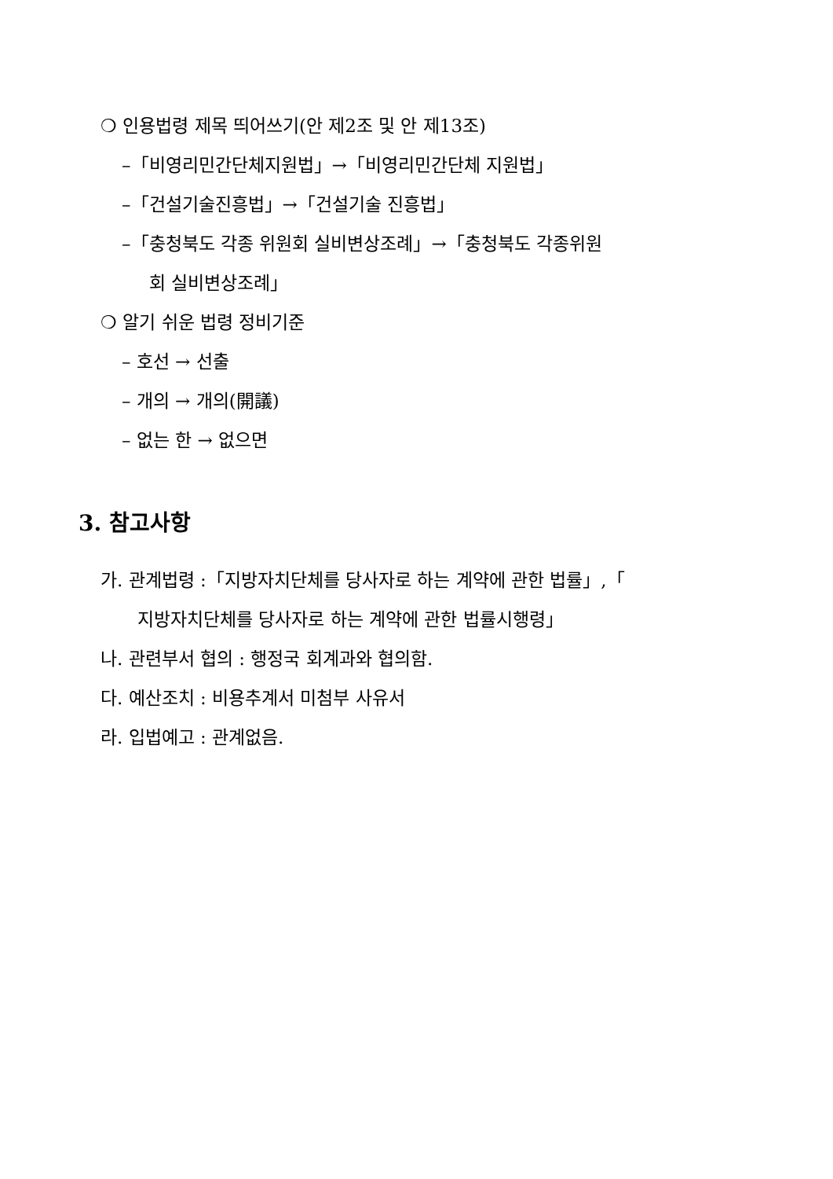❍ 인용법령 제목 띄어쓰기(안 제2조 및 안 제13조)
–「비영리민간단체지원법」→「비영리민간단체 지원법」
–「건설기술진흥법」→「건설기술 진흥법」
–「충청북도 각종 위원회 실비변상조례」→「충청북도 각종위원
회 실비변상조례」
❍ 알기 쉬운 법령 정비기준
– 호선 → 선출
– 개의 → 개의(開議)
– 없는 한 → 없으면
3. 참고사항
가. 관계법령 :「지방자치단체를 당사자로 하는 계약에 관한 법률」,「
지방자치단체를 당사자로 하는 계약에 관한 법률시행령」
나. 관련부서 협의 : 행정국 회계과와 협의함.
다. 예산조치 : 비용추계서 미첨부 사유서
라. 입법예고 : 관계없음.